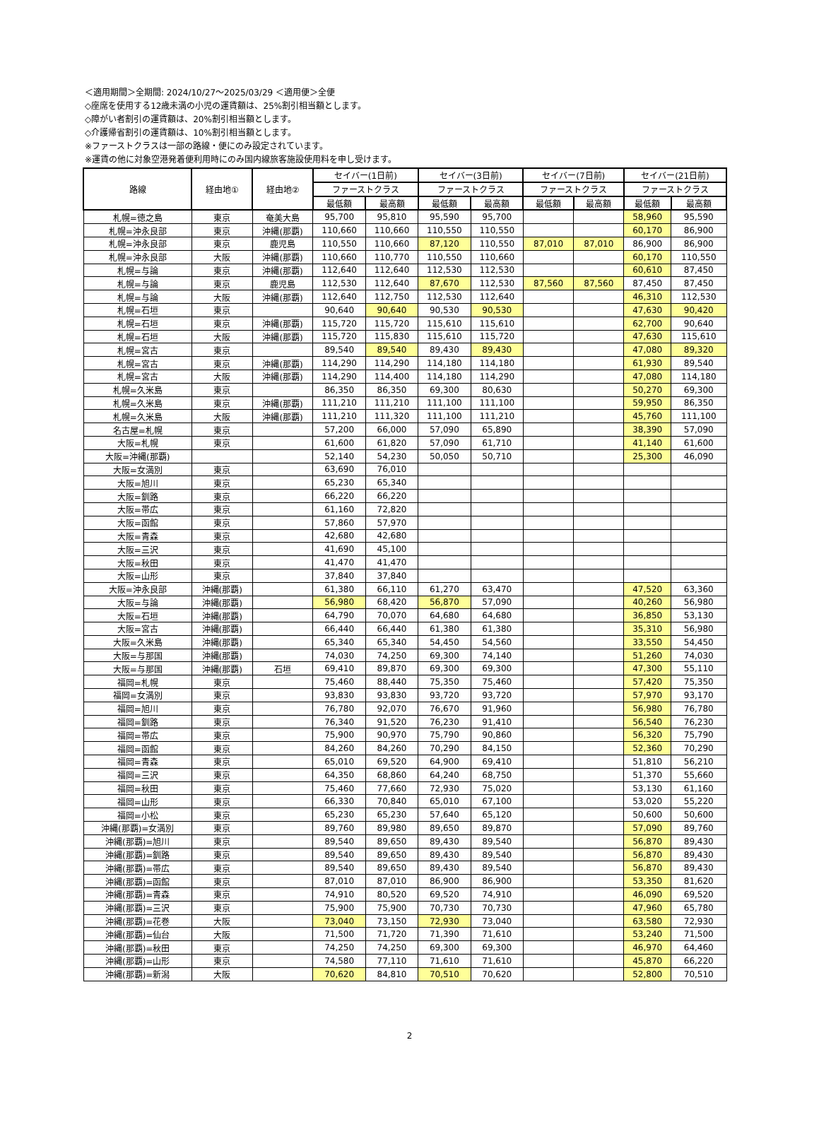＜適用期間＞全期間: 2024/10/27～2025/03/29 ＜適用便＞全便
◇座席を使用する12歳未満の小児の運賃額は、25%割引相当額とします。
◇障がい者割引の運賃額は、20%割引相当額とします。
◇介護帰省割引の運賃額は、10%割引相当額とします。
※ファーストクラスは一部の路線・便にのみ設定されています。
※運賃の他に対象空港発着便利用時にのみ国内線旅客施設使用料を申し受けます。
| 路線 | 経由地① | 経由地② | セイバー(1日前) | | セイバー(3日前) | | セイバー(7日前) | | セイバー(21日前) | |
| --- | --- | --- | --- | --- | --- | --- | --- | --- | --- | --- |
| | | | ファーストクラス | | ファーストクラス | | ファーストクラス | | ファーストクラス | |
| | | | 最低額 | 最高額 | 最低額 | 最高額 | 最低額 | 最高額 | 最低額 | 最高額 |
| 札幌=徳之島 | 東京 | 奄美大島 | 95,700 | 95,810 | 95,590 | 95,700 | | | 58,960 | 95,590 |
| 札幌=沖永良部 | 東京 | 沖縄(那覇) | 110,660 | 110,660 | 110,550 | 110,550 | | | 60,170 | 86,900 |
| 札幌=沖永良部 | 東京 | 鹿児島 | 110,550 | 110,660 | 87,120 | 110,550 | 87,010 | 87,010 | 86,900 | 86,900 |
| 札幌=沖永良部 | 大阪 | 沖縄(那覇) | 110,660 | 110,770 | 110,550 | 110,660 | | | 60,170 | 110,550 |
| 札幌=与論 | 東京 | 沖縄(那覇) | 112,640 | 112,640 | 112,530 | 112,530 | | | 60,610 | 87,450 |
| 札幌=与論 | 東京 | 鹿児島 | 112,530 | 112,640 | 87,670 | 112,530 | 87,560 | 87,560 | 87,450 | 87,450 |
| 札幌=与論 | 大阪 | 沖縄(那覇) | 112,640 | 112,750 | 112,530 | 112,640 | | | 46,310 | 112,530 |
| 札幌=石垣 | 東京 | | 90,640 | 90,640 | 90,530 | 90,530 | | | 47,630 | 90,420 |
| 札幌=石垣 | 東京 | 沖縄(那覇) | 115,720 | 115,720 | 115,610 | 115,610 | | | 62,700 | 90,640 |
| 札幌=石垣 | 大阪 | 沖縄(那覇) | 115,720 | 115,830 | 115,610 | 115,720 | | | 47,630 | 115,610 |
| 札幌=宮古 | 東京 | | 89,540 | 89,540 | 89,430 | 89,430 | | | 47,080 | 89,320 |
| 札幌=宮古 | 東京 | 沖縄(那覇) | 114,290 | 114,290 | 114,180 | 114,180 | | | 61,930 | 89,540 |
| 札幌=宮古 | 大阪 | 沖縄(那覇) | 114,290 | 114,400 | 114,180 | 114,290 | | | 47,080 | 114,180 |
| 札幌=久米島 | 東京 | | 86,350 | 86,350 | 69,300 | 80,630 | | | 50,270 | 69,300 |
| 札幌=久米島 | 東京 | 沖縄(那覇) | 111,210 | 111,210 | 111,100 | 111,100 | | | 59,950 | 86,350 |
| 札幌=久米島 | 大阪 | 沖縄(那覇) | 111,210 | 111,320 | 111,100 | 111,210 | | | 45,760 | 111,100 |
| 名古屋=札幌 | 東京 | | 57,200 | 66,000 | 57,090 | 65,890 | | | 38,390 | 57,090 |
| 大阪=札幌 | 東京 | | 61,600 | 61,820 | 57,090 | 61,710 | | | 41,140 | 61,600 |
| 大阪=沖縄(那覇) | | | 52,140 | 54,230 | 50,050 | 50,710 | | | 25,300 | 46,090 |
| 大阪=女満別 | 東京 | | 63,690 | 76,010 | | | | | | |
| 大阪=旭川 | 東京 | | 65,230 | 65,340 | | | | | | |
| 大阪=釧路 | 東京 | | 66,220 | 66,220 | | | | | | |
| 大阪=帯広 | 東京 | | 61,160 | 72,820 | | | | | | |
| 大阪=函館 | 東京 | | 57,860 | 57,970 | | | | | | |
| 大阪=青森 | 東京 | | 42,680 | 42,680 | | | | | | |
| 大阪=三沢 | 東京 | | 41,690 | 45,100 | | | | | | |
| 大阪=秋田 | 東京 | | 41,470 | 41,470 | | | | | | |
| 大阪=山形 | 東京 | | 37,840 | 37,840 | | | | | | |
| 大阪=沖永良部 | 沖縄(那覇) | | 61,380 | 66,110 | 61,270 | 63,470 | | | 47,520 | 63,360 |
| 大阪=与論 | 沖縄(那覇) | | 56,980 | 68,420 | 56,870 | 57,090 | | | 40,260 | 56,980 |
| 大阪=石垣 | 沖縄(那覇) | | 64,790 | 70,070 | 64,680 | 64,680 | | | 36,850 | 53,130 |
| 大阪=宮古 | 沖縄(那覇) | | 66,440 | 66,440 | 61,380 | 61,380 | | | 35,310 | 56,980 |
| 大阪=久米島 | 沖縄(那覇) | | 65,340 | 65,340 | 54,450 | 54,560 | | | 33,550 | 54,450 |
| 大阪=与那国 | 沖縄(那覇) | | 74,030 | 74,250 | 69,300 | 74,140 | | | 51,260 | 74,030 |
| 大阪=与那国 | 沖縄(那覇) | 石垣 | 69,410 | 89,870 | 69,300 | 69,300 | | | 47,300 | 55,110 |
| 福岡=札幌 | 東京 | | 75,460 | 88,440 | 75,350 | 75,460 | | | 57,420 | 75,350 |
| 福岡=女満別 | 東京 | | 93,830 | 93,830 | 93,720 | 93,720 | | | 57,970 | 93,170 |
| 福岡=旭川 | 東京 | | 76,780 | 92,070 | 76,670 | 91,960 | | | 56,980 | 76,780 |
| 福岡=釧路 | 東京 | | 76,340 | 91,520 | 76,230 | 91,410 | | | 56,540 | 76,230 |
| 福岡=帯広 | 東京 | | 75,900 | 90,970 | 75,790 | 90,860 | | | 56,320 | 75,790 |
| 福岡=函館 | 東京 | | 84,260 | 84,260 | 70,290 | 84,150 | | | 52,360 | 70,290 |
| 福岡=青森 | 東京 | | 65,010 | 69,520 | 64,900 | 69,410 | | | 51,810 | 56,210 |
| 福岡=三沢 | 東京 | | 64,350 | 68,860 | 64,240 | 68,750 | | | 51,370 | 55,660 |
| 福岡=秋田 | 東京 | | 75,460 | 77,660 | 72,930 | 75,020 | | | 53,130 | 61,160 |
| 福岡=山形 | 東京 | | 66,330 | 70,840 | 65,010 | 67,100 | | | 53,020 | 55,220 |
| 福岡=小松 | 東京 | | 65,230 | 65,230 | 57,640 | 65,120 | | | 50,600 | 50,600 |
| 沖縄(那覇)=女満別 | 東京 | | 89,760 | 89,980 | 89,650 | 89,870 | | | 57,090 | 89,760 |
| 沖縄(那覇)=旭川 | 東京 | | 89,540 | 89,650 | 89,430 | 89,540 | | | 56,870 | 89,430 |
| 沖縄(那覇)=釧路 | 東京 | | 89,540 | 89,650 | 89,430 | 89,540 | | | 56,870 | 89,430 |
| 沖縄(那覇)=帯広 | 東京 | | 89,540 | 89,650 | 89,430 | 89,540 | | | 56,870 | 89,430 |
| 沖縄(那覇)=函館 | 東京 | | 87,010 | 87,010 | 86,900 | 86,900 | | | 53,350 | 81,620 |
| 沖縄(那覇)=青森 | 東京 | | 74,910 | 80,520 | 69,520 | 74,910 | | | 46,090 | 69,520 |
| 沖縄(那覇)=三沢 | 東京 | | 75,900 | 75,900 | 70,730 | 70,730 | | | 47,960 | 65,780 |
| 沖縄(那覇)=花巻 | 大阪 | | 73,040 | 73,150 | 72,930 | 73,040 | | | 63,580 | 72,930 |
| 沖縄(那覇)=仙台 | 大阪 | | 71,500 | 71,720 | 71,390 | 71,610 | | | 53,240 | 71,500 |
| 沖縄(那覇)=秋田 | 東京 | | 74,250 | 74,250 | 69,300 | 69,300 | | | 46,970 | 64,460 |
| 沖縄(那覇)=山形 | 東京 | | 74,580 | 77,110 | 71,610 | 71,610 | | | 45,870 | 66,220 |
| 沖縄(那覇)=新潟 | 大阪 | | 70,620 | 84,810 | 70,510 | 70,620 | | | 52,800 | 70,510 |
2